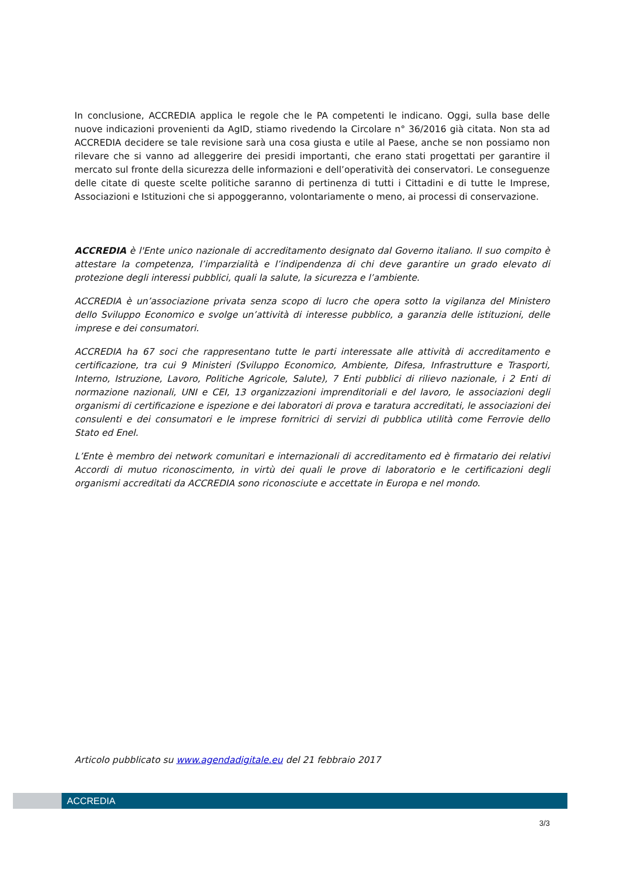In conclusione, ACCREDIA applica le regole che le PA competenti le indicano. Oggi, sulla base delle nuove indicazioni provenienti da AgID, stiamo rivedendo la Circolare n° 36/2016 già citata. Non sta ad ACCREDIA decidere se tale revisione sarà una cosa giusta e utile al Paese, anche se non possiamo non rilevare che si vanno ad alleggerire dei presidi importanti, che erano stati progettati per garantire il mercato sul fronte della sicurezza delle informazioni e dell’operatività dei conservatori. Le conseguenze delle citate di queste scelte politiche saranno di pertinenza di tutti i Cittadini e di tutte le Imprese, Associazioni e Istituzioni che si appoggeranno, volontariamente o meno, ai processi di conservazione.
ACCREDIA è l'Ente unico nazionale di accreditamento designato dal Governo italiano. Il suo compito è attestare la competenza, l’imparzialità e l’indipendenza di chi deve garantire un grado elevato di protezione degli interessi pubblici, quali la salute, la sicurezza e l’ambiente.
ACCREDIA è un’associazione privata senza scopo di lucro che opera sotto la vigilanza del Ministero dello Sviluppo Economico e svolge un’attività di interesse pubblico, a garanzia delle istituzioni, delle imprese e dei consumatori.
ACCREDIA ha 67 soci che rappresentano tutte le parti interessate alle attività di accreditamento e certificazione, tra cui 9 Ministeri (Sviluppo Economico, Ambiente, Difesa, Infrastrutture e Trasporti, Interno, Istruzione, Lavoro, Politiche Agricole, Salute), 7 Enti pubblici di rilievo nazionale, i 2 Enti di normazione nazionali, UNI e CEI, 13 organizzazioni imprenditoriali e del lavoro, le associazioni degli organismi di certificazione e ispezione e dei laboratori di prova e taratura accreditati, le associazioni dei consulenti e dei consumatori e le imprese fornitrici di servizi di pubblica utilità come Ferrovie dello Stato ed Enel.
L’Ente è membro dei network comunitari e internazionali di accreditamento ed è firmatario dei relativi Accordi di mutuo riconoscimento, in virtù dei quali le prove di laboratorio e le certificazioni degli organismi accreditati da ACCREDIA sono riconosciute e accettate in Europa e nel mondo.
Articolo pubblicato su www.agendadigitale.eu del 21 febbraio 2017
ACCREDIA
3/3